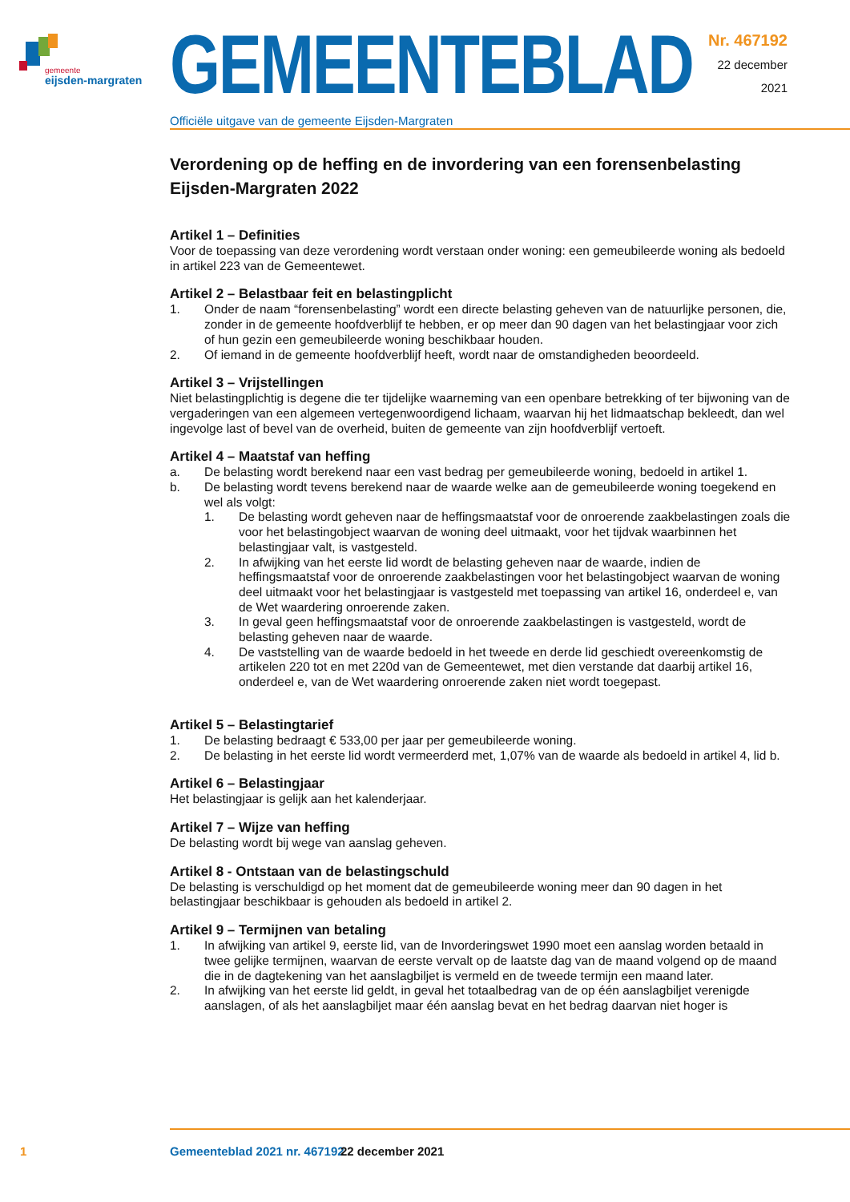gemeente
eijsden-margraten
GEMEENTEBLAD
Officiële uitgave van de gemeente Eijsden-Margraten
Nr. 467192
22 december
2021
Verordening op de heffing en de invordering van een forensenbelasting Eijsden-Margraten 2022
Artikel 1 – Definities
Voor de toepassing van deze verordening wordt verstaan onder woning: een gemeubileerde woning als bedoeld in artikel 223 van de Gemeentewet.
Artikel 2 – Belastbaar feit en belastingplicht
1. Onder de naam “forensenbelasting” wordt een directe belasting geheven van de natuurlijke personen, die, zonder in de gemeente hoofdverblijf te hebben, er op meer dan 90 dagen van het belastingjaar voor zich of hun gezin een gemeubileerde woning beschikbaar houden.
2. Of iemand in de gemeente hoofdverblijf heeft, wordt naar de omstandigheden beoordeeld.
Artikel 3 – Vrijstellingen
Niet belastingplichtig is degene die ter tijdelijke waarneming van een openbare betrekking of ter bijwoning van de vergaderingen van een algemeen vertegenwoordigend lichaam, waarvan hij het lidmaatschap bekleedt, dan wel ingevolge last of bevel van de overheid, buiten de gemeente van zijn hoofdverblijf vertoeft.
Artikel 4 – Maatstaf van heffing
a. De belasting wordt berekend naar een vast bedrag per gemeubileerde woning, bedoeld in artikel 1.
b. De belasting wordt tevens berekend naar de waarde welke aan de gemeubileerde woning toegekend en wel als volgt:
1. De belasting wordt geheven naar de heffingsmaatstaf voor de onroerende zaakbelastingen zoals die voor het belastingobject waarvan de woning deel uitmaakt, voor het tijdvak waarbinnen het belastingjaar valt, is vastgesteld.
2. In afwijking van het eerste lid wordt de belasting geheven naar de waarde, indien de heffingsmaatstaf voor de onroerende zaakbelastingen voor het belastingobject waarvan de woning deel uitmaakt voor het belastingjaar is vastgesteld met toepassing van artikel 16, onderdeel e, van de Wet waardering onroerende zaken.
3. In geval geen heffingsmaatstaf voor de onroerende zaakbelastingen is vastgesteld, wordt de belasting geheven naar de waarde.
4. De vaststelling van de waarde bedoeld in het tweede en derde lid geschiedt overeenkomstig de artikelen 220 tot en met 220d van de Gemeentewet, met dien verstande dat daarbij artikel 16, onderdeel e, van de Wet waardering onroerende zaken niet wordt toegepast.
Artikel 5 – Belastingtarief
1. De belasting bedraagt € 533,00 per jaar per gemeubileerde woning.
2. De belasting in het eerste lid wordt vermeerderd met, 1,07% van de waarde als bedoeld in artikel 4, lid b.
Artikel 6 – Belastingjaar
Het belastingjaar is gelijk aan het kalenderjaar.
Artikel 7 – Wijze van heffing
De belasting wordt bij wege van aanslag geheven.
Artikel 8 - Ontstaan van de belastingschuld
De belasting is verschuldigd op het moment dat de gemeubileerde woning meer dan 90 dagen in het belastingjaar beschikbaar is gehouden als bedoeld in artikel 2.
Artikel 9 – Termijnen van betaling
1. In afwijking van artikel 9, eerste lid, van de Invorderingswet 1990 moet een aanslag worden betaald in twee gelijke termijnen, waarvan de eerste vervalt op de laatste dag van de maand volgend op de maand die in de dagtekening van het aanslagbiljet is vermeld en de tweede termijn een maand later.
2. In afwijking van het eerste lid geldt, in geval het totaalbedrag van de op één aanslagbiljet verenigde aanslagen, of als het aanslagbiljet maar één aanslag bevat en het bedrag daarvan niet hoger is
1 Gemeenteblad 2021 nr. 467192 22 december 2021